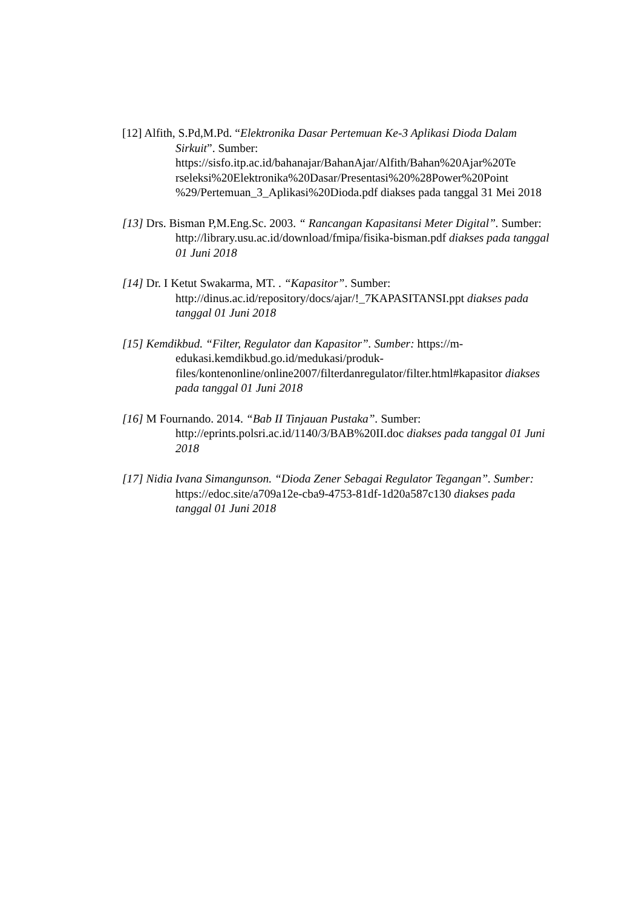[12] Alfith, S.Pd,M.Pd. “Elektronika Dasar Pertemuan Ke-3 Aplikasi Dioda Dalam Sirkuit”. Sumber: https://sisfo.itp.ac.id/bahanajar/BahanAjar/Alfith/Bahan%20Ajar%20Te rseleksi%20Elektronika%20Dasar/Presentasi%20%28Power%20Point %29/Pertemuan_3_Aplikasi%20Dioda.pdf diakses pada tanggal 31 Mei 2018
[13] Drs. Bisman P,M.Eng.Sc. 2003. “ Rancangan Kapasitansi Meter Digital”. Sumber: http://library.usu.ac.id/download/fmipa/fisika-bisman.pdf diakses pada tanggal 01 Juni 2018
[14] Dr. I Ketut Swakarma, MT. . “Kapasitor”. Sumber: http://dinus.ac.id/repository/docs/ajar/!_7KAPASITANSI.ppt diakses pada tanggal 01 Juni 2018
[15] Kemdikbud. “Filter, Regulator dan Kapasitor”. Sumber: https://m-edukasi.kemdikbud.go.id/medukasi/produk-files/kontenonline/online2007/filterdanregulator/filter.html#kapasitor diakses pada tanggal 01 Juni 2018
[16] M Fournando. 2014. “Bab II Tinjauan Pustaka”. Sumber: http://eprints.polsri.ac.id/1140/3/BAB%20II.doc diakses pada tanggal 01 Juni 2018
[17] Nidia Ivana Simangunson. “Dioda Zener Sebagai Regulator Tegangan”. Sumber: https://edoc.site/a709a12e-cba9-4753-81df-1d20a587c130 diakses pada tanggal 01 Juni 2018